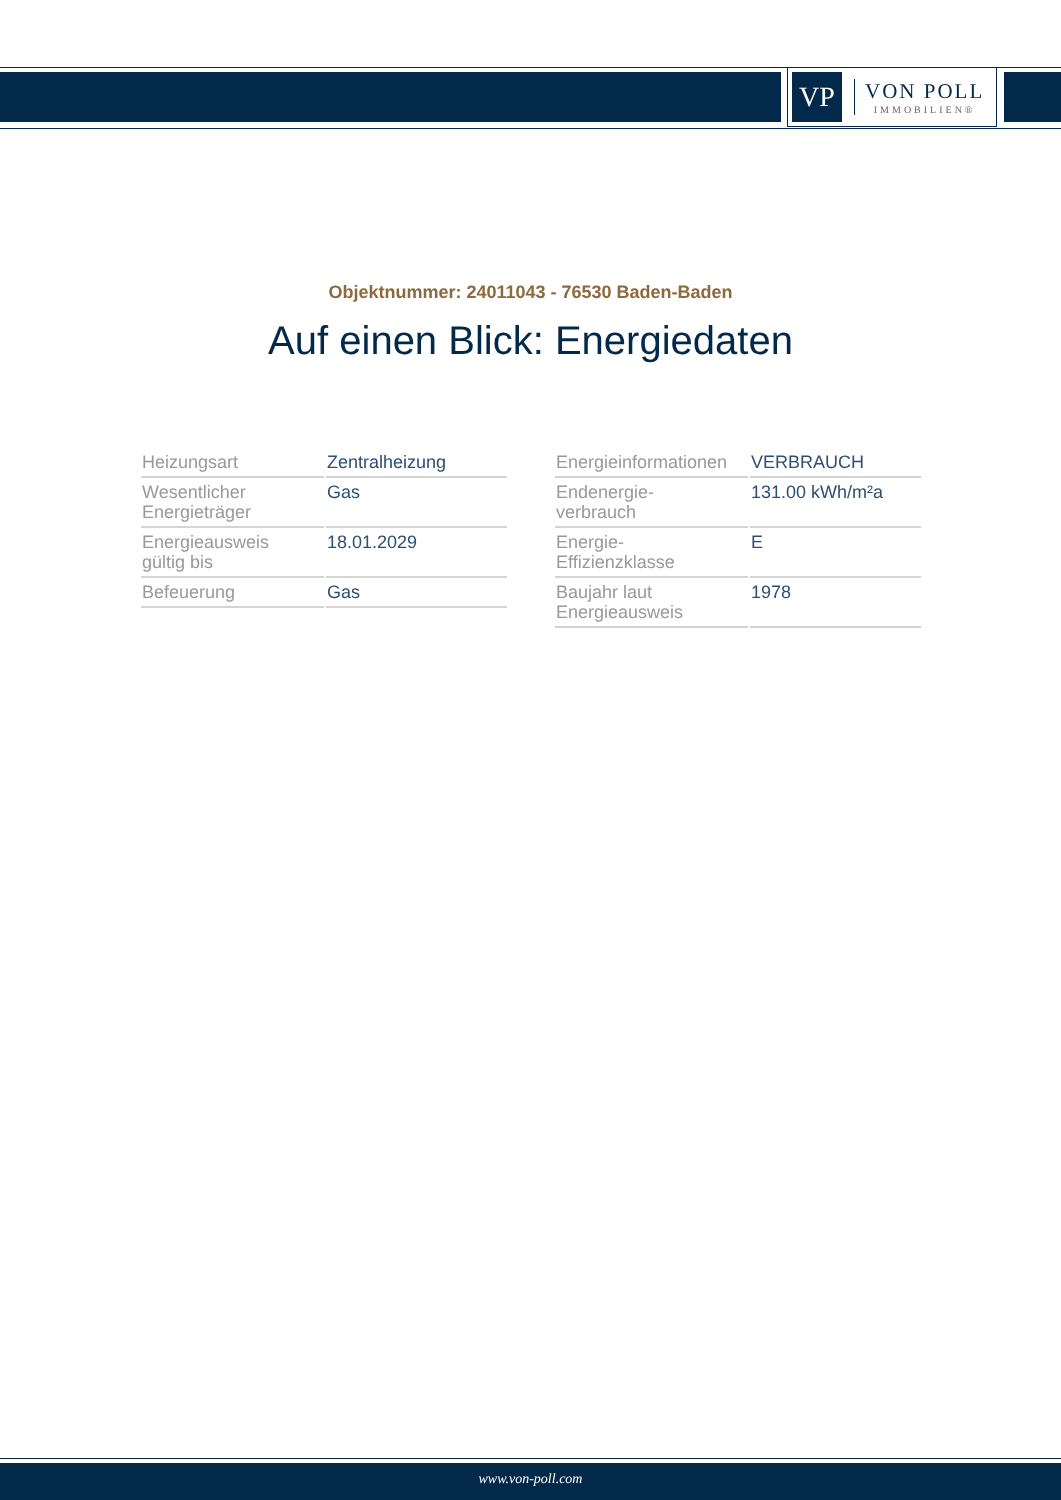VP
VON POLL
IMMOBILIEN®
Objektnummer: 24011043 - 76530 Baden-Baden
Auf einen Blick: Energiedaten
| Heizungsart | Zentralheizung |
| Wesentlicher Energieträger | Gas |
| Energieausweis gültig bis | 18.01.2029 |
| Befeuerung | Gas |
| Energieinformationen | VERBRAUCH |
| Endenergie- verbrauch | 131.00 kWh/m²a |
| Energie- Effizienzklasse | E |
| Baujahr laut Energieausweis | 1978 |
www.von-poll.com